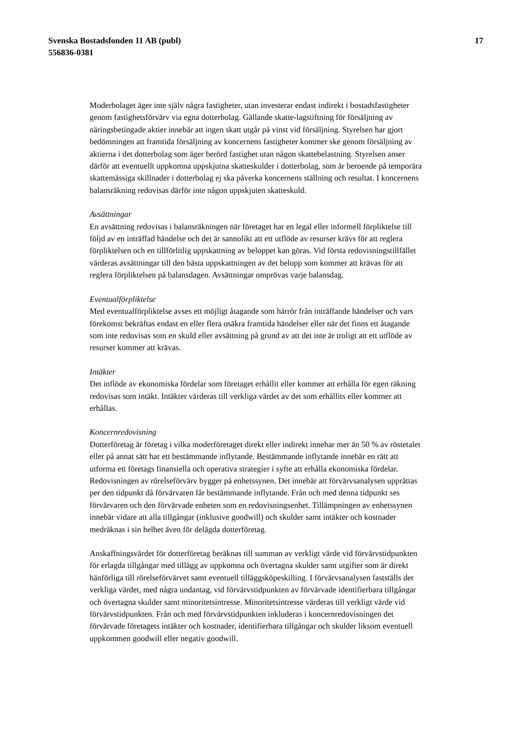Svenska Bostadsfonden 11 AB (publ)
556836-0381
17
Moderbolaget äger inte själv några fastigheter, utan investerar endast indirekt i bostadsfastigheter genom fastighetsförvärv via egna dotterbolag. Gällande skatte-lagstiftning för försäljning av näringsbetingade aktier innebär att ingen skatt utgår på vinst vid försäljning. Styrelsen har gjort bedömningen att framtida försäljning av koncernens fastigheter kommer ske genom försäljning av aktierna i det dotterbolag som äger berörd fastighet utan någon skattebelastning. Styrelsen anser därför att eventuellt uppkomna uppskjutna skatteskulder i dotterbolag, som är beroende på temporära skattemässiga skillnader i dotterbolag ej ska påverka koncernens ställning och resultat. I koncernens balansräkning redovisas därför inte någon uppskjuten skatteskuld.
Avsättningar
En avsättning redovisas i balansräkningen när företaget har en legal eller informell förpliktelse till följd av en inträffad händelse och det är sannolikt att ett utflöde av resurser krävs för att reglera förpliktelsen och en tillförlitlig uppskattning av beloppet kan göras. Vid första redovisningstillfället värderas avsättningar till den bästa uppskattningen av det belopp som kommer att krävas för att reglera förpliktelsen på balansdagen. Avsättningar omprövas varje balansdag.
Eventualförpliktelse
Med eventualförpliktelse avses ett möjligt åtagande som härrör från inträffande händelser och vars förekomst bekräftas endast en eller flera osäkra framtida händelser eller när det finns ett åtagande som inte redovisas som en skuld eller avsättning på grund av att det inte är troligt att ett utflöde av resurser kommer att krävas.
Intäkter
Det inflöde av ekonomiska fördelar som företaget erhållit eller kommer att erhålla för egen räkning redovisas som intäkt. Intäkter värderas till verkliga värdet av det som erhållits eller kommer att erhållas.
Koncernredovisning
Dotterföretag är företag i vilka moderföretaget direkt eller indirekt innehar mer än 50 % av röstetalet eller på annat sätt har ett bestämmande inflytande. Bestämmande inflytande innebär en rätt att utforma ett företags finansiella och operativa strategier i syfte att erhålla ekonomiska fördelar. Redovisningen av rörelseförvärv bygger på enhetssynen. Det innebär att förvärvsanalysen upprättas per den tidpunkt då förvärvaren får bestämmande inflytande. Från och med denna tidpunkt ses förvärvaren och den förvärvade enheten som en redovisningsenhet. Tillämpningen av enhetssynen innebär vidare att alla tillgångar (inklusive goodwill) och skulder samt intäkter och kostnader medräknas i sin helhet även för delägda dotterföretag.
Anskaffningsvärdet för dotterföretag beräknas till summan av verkligt värde vid förvärvstidpunkten för erlagda tillgångar med tillägg av uppkomna och övertagna skulder samt utgifter som är direkt hänförliga till rörelseförvärvet samt eventuell tilläggsköpeskilling. I förvärvsanalysen fastställs det verkliga värdet, med några undantag, vid förvärvstidpunkten av förvärvade identifierbara tillgångar och övertagna skulder samt minoritetsintresse. Minoritetsintresse värderas till verkligt värde vid förvärvstidpunkten. Från och med förvärvstidpunkten inkluderas i koncernredovisningen det förvärvade företagets intäkter och kostnader, identifierbara tillgångar och skulder liksom eventuell uppkommen goodwill eller negativ goodwill.